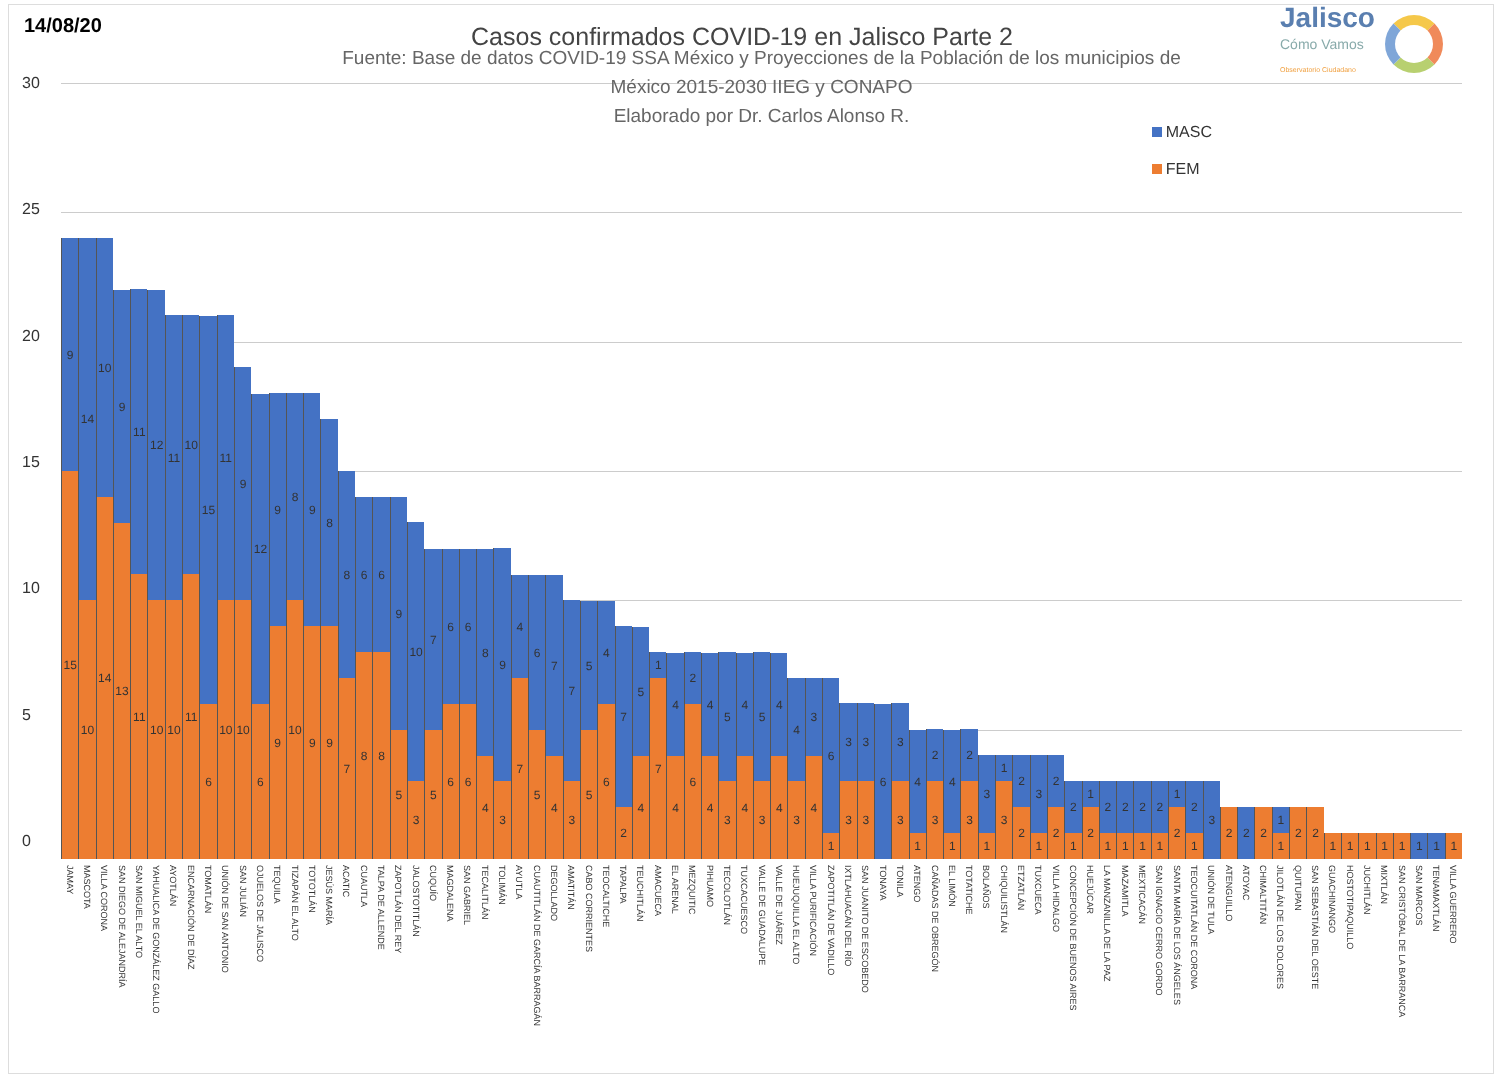14/08/20
Casos confirmados COVID-19 en Jalisco Parte 2
Jalisco
Cómo Vamos
Observatorio Ciudadano
30
25
20
15
10
5
0
Fuente: Base de datos COVID-19 SSA México y Proyecciones de la Población de los municipios de
México 2015-2030 IIEG y CONAPO
Elaborado por Dr. Carlos Alonso R.
MASC
FEM
9
15
14
10
10
14
9
13
11
11
12
10
11
10
10
11
15
6
11
10
9
10
12
6
9
9
8
10
9
9
8
9
8
7
6
8
6
8
9
5
10
3
7
5
6
6
6
6
8
4
9
3
4
7
6
5
7
4
7
3
5
5
4
6
7
2
5
4
1
7
4
4
2
6
4
4
5
3
4
4
5
3
4
4
4
3
3
4
6
1
3
3
3
3
6
3
3
4
1
2
3
4
1
2
3
3
1
1
3
2
2
3
1
2
2
2
1
1
2
2
1
2
1
2
1
2
1
1
2
2
1
3
2
2
2
1
1
2
2
1
1
1
1
1
1
1
1
JAMAY
MASCOTA
VILLA CORONA
SAN DIEGO DE ALEJANDRÍA
SAN MIGUEL EL ALTO
YAHUALICA DE GONZÁLEZ GALLO
AYOTLÁN
ENCARNACIÓN DE DÍAZ
TOMATLÁN
UNIÓN DE SAN ANTONIO
SAN JULIÁN
OJUELOS DE JALISCO
TEQUILA
TIZAPÁN EL ALTO
TOTOTLÁN
JESÚS MARÍA
ACATIC
CUAUTLA
TALPA DE ALLENDE
ZAPOTLÁN DEL REY
JALOSTOTITLÁN
CUQUÍO
MAGDALENA
SAN GABRIEL
TECALITLÁN
TOLIMÁN
AYUTLA
CUAUTITLÁN DE GARCÍA BARRAGÁN
DEGOLLADO
AMATITÁN
CABO CORRIENTES
TEOCALTICHE
TAPALPA
TEUCHITLÁN
AMACUECA
EL ARENAL
MEZQUITIC
PIHUAMO
TECOLOTLÁN
TUXCACUESCO
VALLE DE GUADALUPE
VALLE DE JUÁREZ
HUEJUQUILLA EL ALTO
VILLA PURIFICACIÓN
ZAPOTITLÁN DE VADILLO
IXTLAHUACÁN DEL RÍO
SAN JUANITO DE ESCOBEDO
TONAYA
TONILA
ATENGO
CAÑADAS DE OBREGÓN
EL LIMÓN
TOTATICHE
BOLAÑOS
CHIQUILISTLÁN
ETZATLÁN
TUXCUECA
VILLA HIDALGO
CONCEPCIÓN DE BUENOS AIRES
HUEJÚCAR
LA MANZANILLA DE LA PAZ
MAZAMITLA
MEXTICACÁN
SAN IGNACIO CERRO GORDO
SANTA MARÍA DE LOS ÁNGELES
TEOCUITATLÁN DE CORONA
UNIÓN DE TULA
ATENGUILLO
ATOYAC
CHIMALTITÁN
JILOTLÁN DE LOS DOLORES
QUITUPAN
SAN SEBASTIÁN DEL OESTE
GUACHINANGO
HOSTOTIPAQUILLO
JUCHITLÁN
MIXTLÁN
SAN CRISTÓBAL DE LA BARRANCA
SAN MARCOS
TENAMAXTLÁN
VILLA GUERRERO